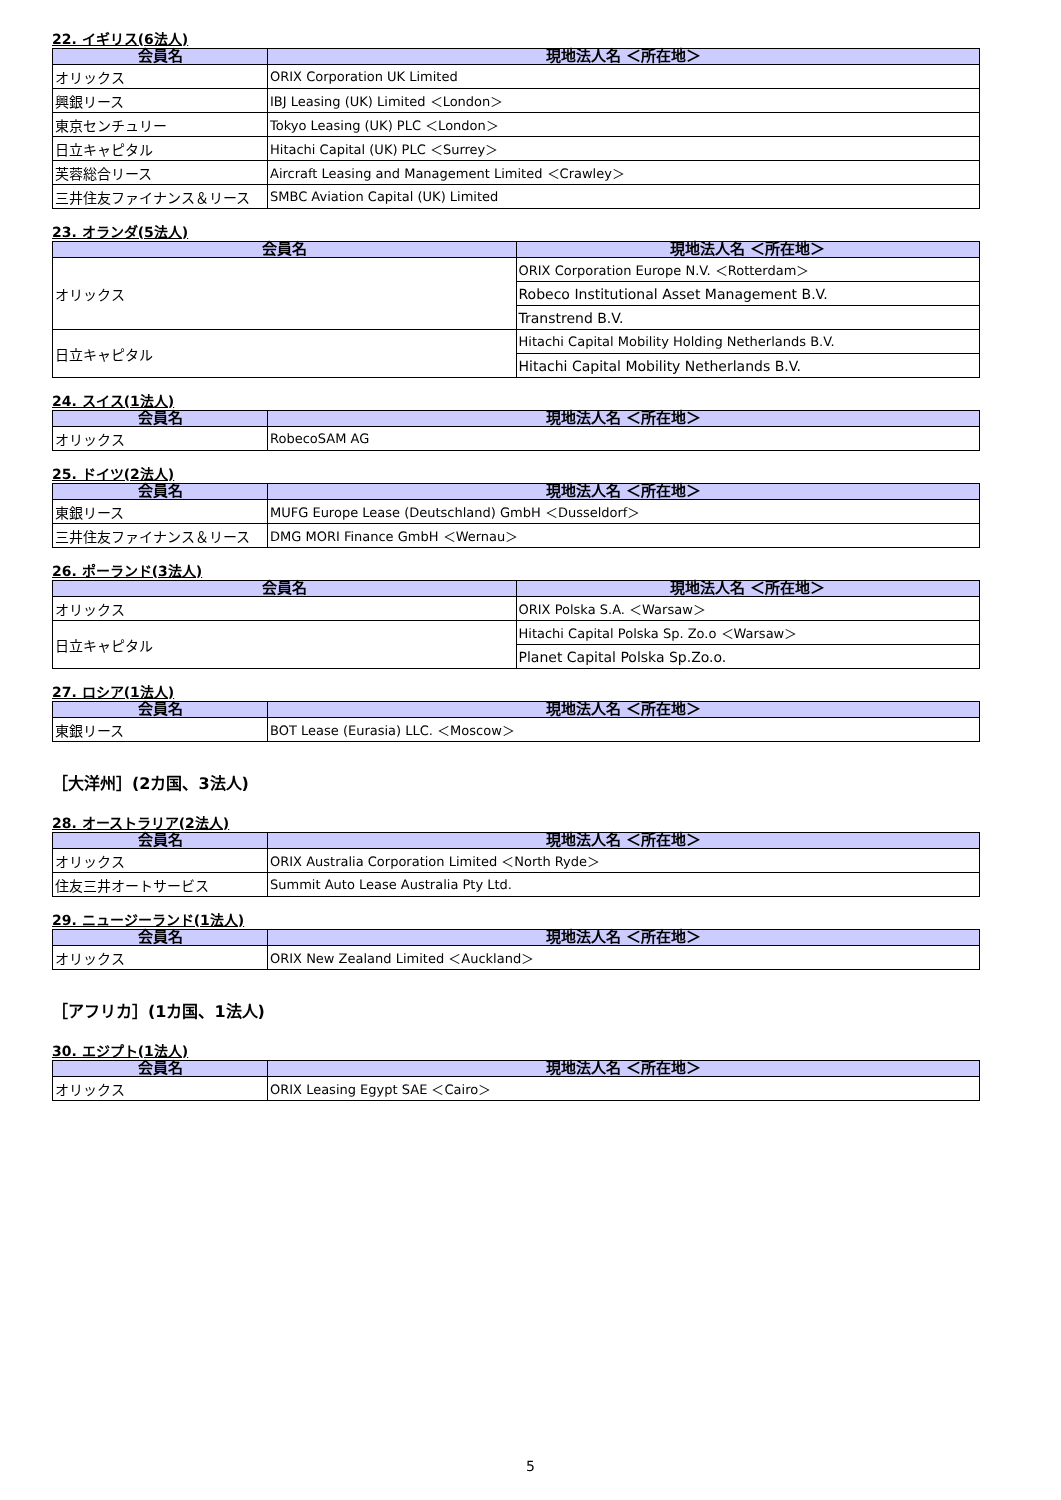22. イギリス(6法人)
| 会員名 | 現地法人名 ＜所在地＞ |
| --- | --- |
| オリックス | ORIX Corporation UK Limited |
| 興銀リース | IBJ Leasing (UK) Limited ＜London＞ |
| 東京センチュリー | Tokyo Leasing (UK) PLC ＜London＞ |
| 日立キャピタル | Hitachi Capital (UK) PLC ＜Surrey＞ |
| 芙蓉総合リース | Aircraft Leasing and Management Limited ＜Crawley＞ |
| 三井住友ファイナンス＆リース | SMBC Aviation Capital (UK) Limited |
23. オランダ(5法人)
| 会員名 | 現地法人名 ＜所在地＞ |
| --- | --- |
| オリックス | ORIX Corporation Europe N.V. ＜Rotterdam＞ |
| | Robeco Institutional Asset Management B.V. |
| | Transtrend B.V. |
| 日立キャピタル | Hitachi Capital Mobility Holding Netherlands B.V. |
| | Hitachi Capital Mobility Netherlands B.V. |
24. スイス(1法人)
| 会員名 | 現地法人名 ＜所在地＞ |
| --- | --- |
| オリックス | RobecoSAM AG |
25. ドイツ(2法人)
| 会員名 | 現地法人名 ＜所在地＞ |
| --- | --- |
| 東銀リース | MUFG Europe Lease (Deutschland) GmbH ＜Dusseldorf＞ |
| 三井住友ファイナンス＆リース | DMG MORI Finance GmbH ＜Wernau＞ |
26. ポーランド(3法人)
| 会員名 | 現地法人名 ＜所在地＞ |
| --- | --- |
| オリックス | ORIX Polska S.A. ＜Warsaw＞ |
| 日立キャピタル | Hitachi Capital Polska Sp. Zo.o ＜Warsaw＞ |
| | Planet Capital Polska Sp.Zo.o. |
27. ロシア(1法人)
| 会員名 | 現地法人名 ＜所在地＞ |
| --- | --- |
| 東銀リース | BOT Lease (Eurasia) LLC. ＜Moscow＞ |
［大洋州］(2カ国、3法人)
28. オーストラリア(2法人)
| 会員名 | 現地法人名 ＜所在地＞ |
| --- | --- |
| オリックス | ORIX Australia Corporation Limited ＜North Ryde＞ |
| 住友三井オートサービス | Summit Auto Lease Australia Pty Ltd. |
29. ニュージーランド(1法人)
| 会員名 | 現地法人名 ＜所在地＞ |
| --- | --- |
| オリックス | ORIX New Zealand Limited ＜Auckland＞ |
［アフリカ］(1カ国、1法人)
30. エジプト(1法人)
| 会員名 | 現地法人名 ＜所在地＞ |
| --- | --- |
| オリックス | ORIX Leasing Egypt SAE ＜Cairo＞ |
5